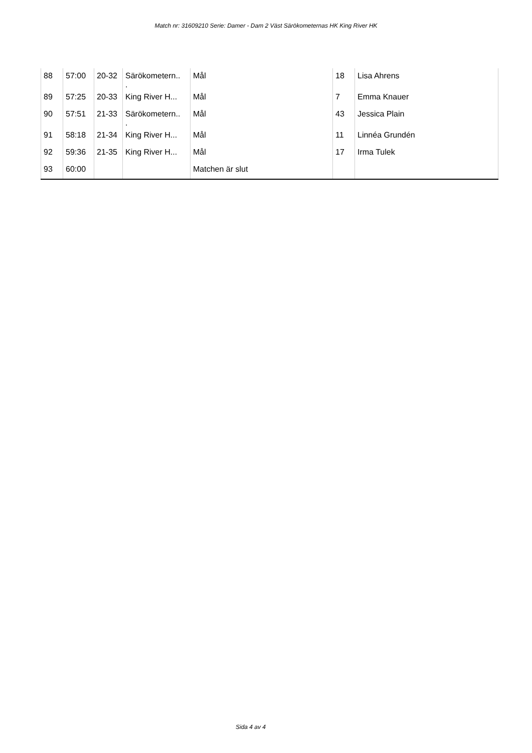Match nr: 31609210 Serie: Damer - Dam 2 Väst Särökometernas HK King River HK
| 88 | 57:00 | 20-32 | Särökometern.. . | Mål | 18 | Lisa Ahrens |
| 89 | 57:25 | 20-33 | King River H... | Mål | 7 | Emma Knauer |
| 90 | 57:51 | 21-33 | Särökometern.. . | Mål | 43 | Jessica Plain |
| 91 | 58:18 | 21-34 | King River H... | Mål | 11 | Linnéa Grundén |
| 92 | 59:36 | 21-35 | King River H... | Mål | 17 | Irma Tulek |
| 93 | 60:00 | | | Matchen är slut | | |
Sida 4 av 4